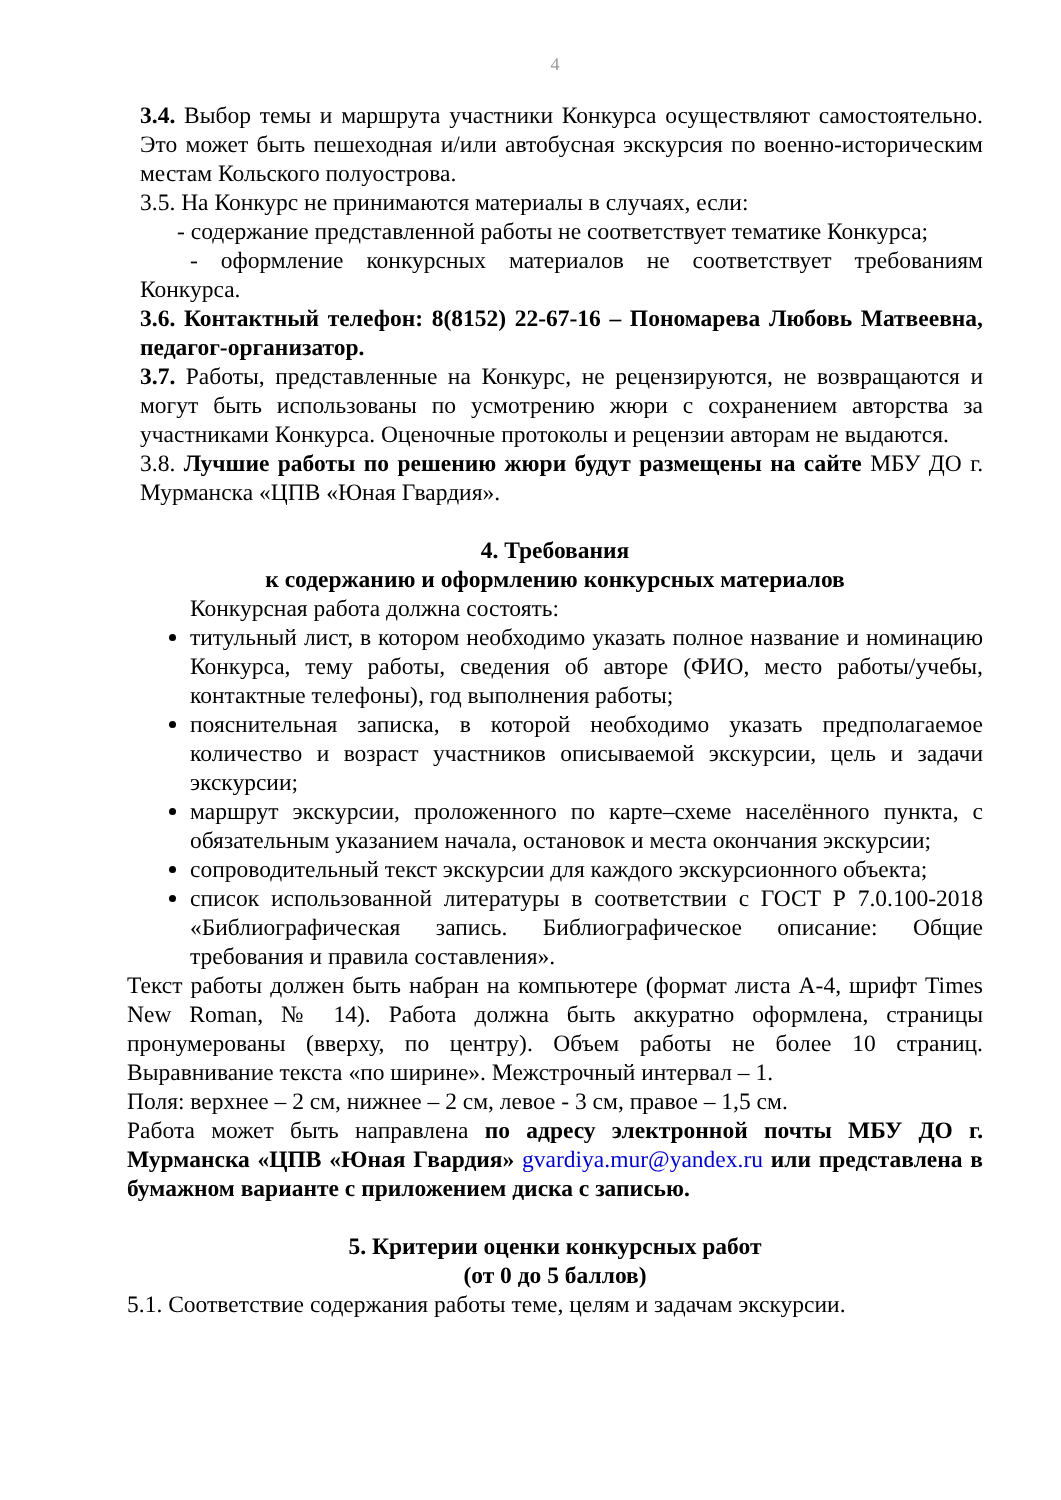4
3.4. Выбор темы и маршрута участники Конкурса осуществляют самостоятельно. Это может быть пешеходная и/или автобусная экскурсия по военно-историческим местам Кольского полуострова.
3.5. На Конкурс не принимаются материалы в случаях, если:
- содержание представленной работы не соответствует тематике Конкурса;
- оформление конкурсных материалов не соответствует требованиям Конкурса.
3.6. Контактный телефон: 8(8152) 22-67-16 – Пономарева Любовь Матвеевна, педагог-организатор.
3.7. Работы, представленные на Конкурс, не рецензируются, не возвращаются и могут быть использованы по усмотрению жюри с сохранением авторства за участниками Конкурса. Оценочные протоколы и рецензии авторам не выдаются.
3.8. Лучшие работы по решению жюри будут размещены на сайте МБУ ДО г. Мурманска «ЦПВ «Юная Гвардия».
4. Требования
к содержанию и оформлению конкурсных материалов
Конкурсная работа должна состоять:
титульный лист, в котором необходимо указать полное название и номинацию Конкурса, тему работы, сведения об авторе (ФИО, место работы/учебы, контактные телефоны), год выполнения работы;
пояснительная записка, в которой необходимо указать предполагаемое количество и возраст участников описываемой экскурсии, цель и задачи экскурсии;
маршрут экскурсии, проложенного по карте–схеме населённого пункта, с обязательным указанием начала, остановок и места окончания экскурсии;
сопроводительный текст экскурсии для каждого экскурсионного объекта;
список использованной литературы в соответствии с ГОСТ Р 7.0.100-2018 «Библиографическая запись. Библиографическое описание: Общие требования и правила составления».
Текст работы должен быть набран на компьютере (формат листа А-4, шрифт Times New Roman, № 14). Работа должна быть аккуратно оформлена, страницы пронумерованы (вверху, по центру). Объем работы не более 10 страниц. Выравнивание текста «по ширине». Межстрочный интервал – 1.
Поля: верхнее – 2 см, нижнее – 2 см, левое - 3 см, правое – 1,5 см.
Работа может быть направлена по адресу электронной почты МБУ ДО г. Мурманска «ЦПВ «Юная Гвардия» gvardiya.mur@yandex.ru или представлена в бумажном варианте с приложением диска с записью.
5. Критерии оценки конкурсных работ
(от 0 до 5 баллов)
5.1. Соответствие содержания работы теме, целям и задачам экскурсии.